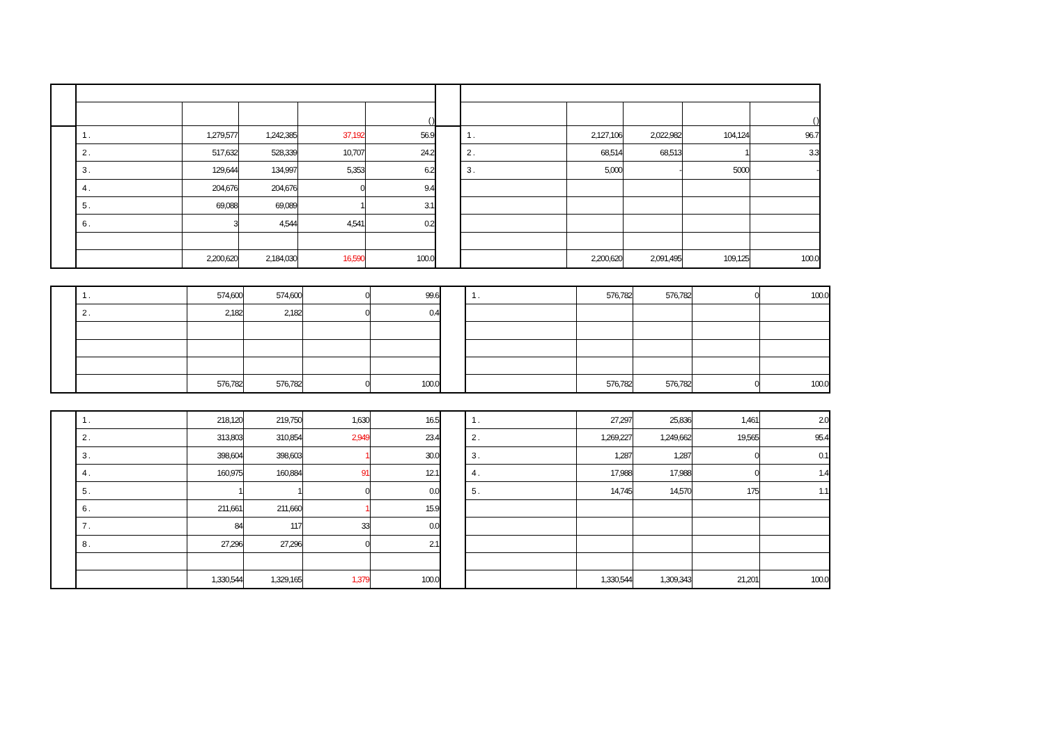| | | | | | ( ) | | | | | | ( ) |
| | 1. | 1,279,577 | 1,242,385 | 37,192 | 56.9 | | 1. | 2,127,106 | 2,022,982 | 104,124 | 96.7 |
| | 2. | 517,632 | 528,339 | 10,707 | 24.2 | | 2. | 68,514 | 68,513 | 1 | 3.3 |
| | 3. | 129,644 | 134,997 | 5,353 | 6.2 | | 3. | 5,000 | - | 5000 | - |
| | 4. | 204,676 | 204,676 | 0 | 9.4 | | | | | | |
| | 5. | 69,088 | 69,089 | 1 | 3.1 | | | | | | |
| | 6. | 3 | 4,544 | 4,541 | 0.2 | | | | | | |
| | | 2,200,620 | 2,184,030 | 16,590 | 100.0 | | | 2,200,620 | 2,091,495 | 109,125 | 100.0 |
| | 1. | 574,600 | 574,600 | 0 | 99.6 | | 1. | 576,782 | 576,782 | 0 | 100.0 |
| | 2. | 2,182 | 2,182 | 0 | 0.4 | | | | | | |
| | | 576,782 | 576,782 | 0 | 100.0 | | | 576,782 | 576,782 | 0 | 100.0 |
| | 1. | 218,120 | 219,750 | 1,630 | 16.5 | | 1. | 27,297 | 25,836 | 1,461 | 2.0 |
| | 2. | 313,803 | 310,854 | 2,949 | 23.4 | | 2. | 1,269,227 | 1,249,662 | 19,565 | 95.4 |
| | 3. | 398,604 | 398,603 | 1 | 30.0 | | 3. | 1,287 | 1,287 | 0 | 0.1 |
| | 4. | 160,975 | 160,884 | 91 | 12.1 | | 4. | 17,988 | 17,988 | 0 | 1.4 |
| | 5. | 1 | 1 | 0 | 0.0 | | 5. | 14,745 | 14,570 | 175 | 1.1 |
| | 6. | 211,661 | 211,660 | 1 | 15.9 | | | | | | |
| | 7. | 84 | 117 | 33 | 0.0 | | | | | | |
| | 8. | 27,296 | 27,296 | 0 | 2.1 | | | | | | |
| | | 1,330,544 | 1,329,165 | 1,379 | 100.0 | | | 1,330,544 | 1,309,343 | 21,201 | 100.0 |